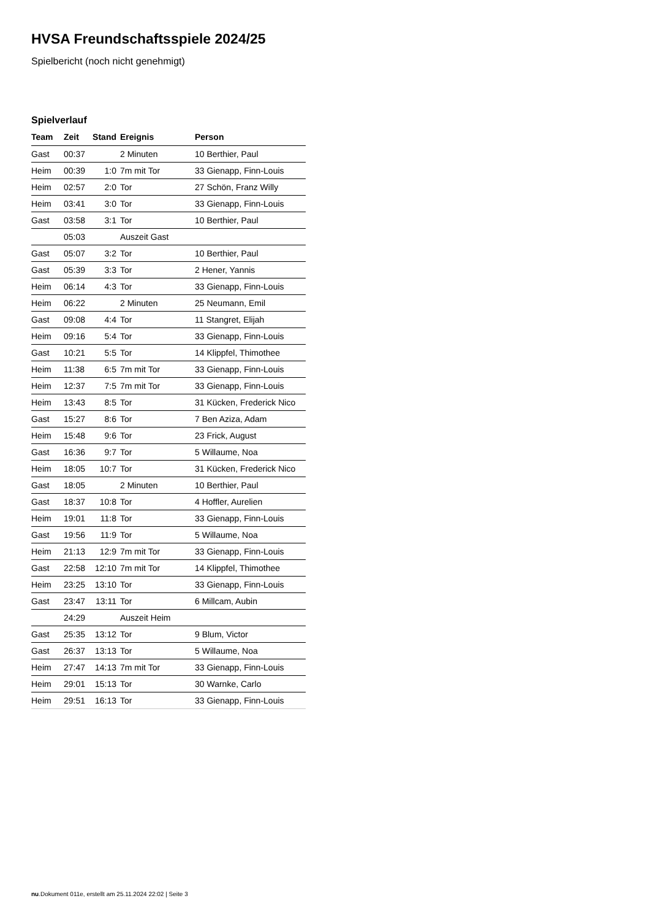HVSA Freundschaftsspiele 2024/25
Spielbericht (noch nicht genehmigt)
Spielverlauf
| Team | Zeit | Stand | Ereignis | Person |
| --- | --- | --- | --- | --- |
| Gast | 00:37 | | 2 Minuten | 10 Berthier, Paul |
| Heim | 00:39 | 1:0 | 7m mit Tor | 33 Gienapp, Finn-Louis |
| Heim | 02:57 | 2:0 | Tor | 27 Schön, Franz Willy |
| Heim | 03:41 | 3:0 | Tor | 33 Gienapp, Finn-Louis |
| Gast | 03:58 | 3:1 | Tor | 10 Berthier, Paul |
| | 05:03 | | Auszeit Gast | |
| Gast | 05:07 | 3:2 | Tor | 10 Berthier, Paul |
| Gast | 05:39 | 3:3 | Tor | 2 Hener, Yannis |
| Heim | 06:14 | 4:3 | Tor | 33 Gienapp, Finn-Louis |
| Heim | 06:22 | | 2 Minuten | 25 Neumann, Emil |
| Gast | 09:08 | 4:4 | Tor | 11 Stangret, Elijah |
| Heim | 09:16 | 5:4 | Tor | 33 Gienapp, Finn-Louis |
| Gast | 10:21 | 5:5 | Tor | 14 Klippfel, Thimothee |
| Heim | 11:38 | 6:5 | 7m mit Tor | 33 Gienapp, Finn-Louis |
| Heim | 12:37 | 7:5 | 7m mit Tor | 33 Gienapp, Finn-Louis |
| Heim | 13:43 | 8:5 | Tor | 31 Kücken, Frederick Nico |
| Gast | 15:27 | 8:6 | Tor | 7 Ben Aziza, Adam |
| Heim | 15:48 | 9:6 | Tor | 23 Frick, August |
| Gast | 16:36 | 9:7 | Tor | 5 Willaume, Noa |
| Heim | 18:05 | 10:7 | Tor | 31 Kücken, Frederick Nico |
| Gast | 18:05 | | 2 Minuten | 10 Berthier, Paul |
| Gast | 18:37 | 10:8 | Tor | 4 Hoffler, Aurelien |
| Heim | 19:01 | 11:8 | Tor | 33 Gienapp, Finn-Louis |
| Gast | 19:56 | 11:9 | Tor | 5 Willaume, Noa |
| Heim | 21:13 | 12:9 | 7m mit Tor | 33 Gienapp, Finn-Louis |
| Gast | 22:58 | 12:10 | 7m mit Tor | 14 Klippfel, Thimothee |
| Heim | 23:25 | 13:10 | Tor | 33 Gienapp, Finn-Louis |
| Gast | 23:47 | 13:11 | Tor | 6 Millcam, Aubin |
| | 24:29 | | Auszeit Heim | |
| Gast | 25:35 | 13:12 | Tor | 9 Blum, Victor |
| Gast | 26:37 | 13:13 | Tor | 5 Willaume, Noa |
| Heim | 27:47 | 14:13 | 7m mit Tor | 33 Gienapp, Finn-Louis |
| Heim | 29:01 | 15:13 | Tor | 30 Warnke, Carlo |
| Heim | 29:51 | 16:13 | Tor | 33 Gienapp, Finn-Louis |
nu.Dokument 011e, erstellt am 25.11.2024 22:02 | Seite 3